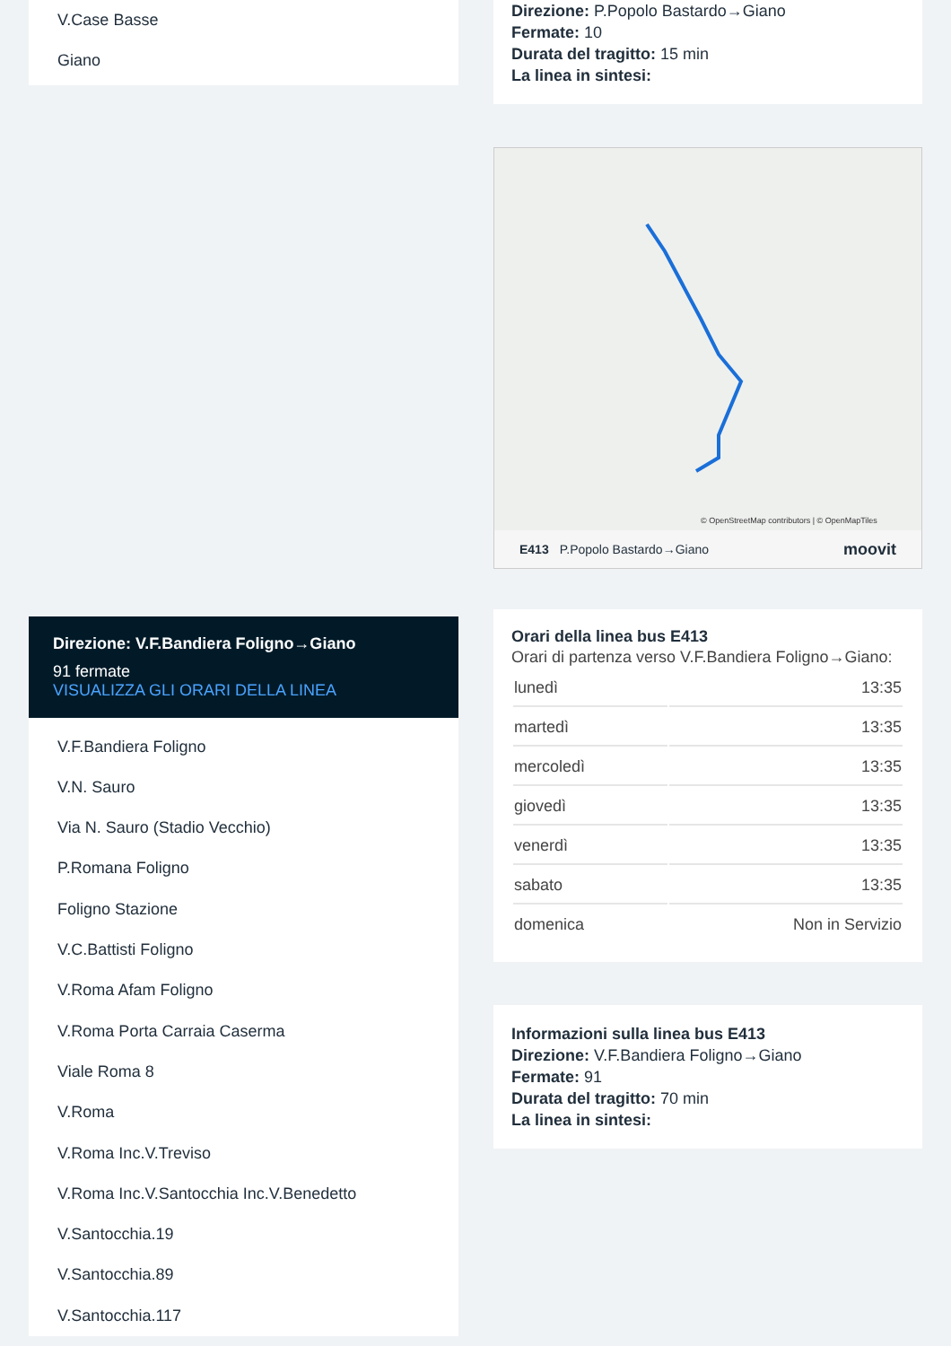V.Case Basse
Giano
Direzione: V.F.Bandiera Foligno→Giano
91 fermate
VISUALIZZA GLI ORARI DELLA LINEA
V.F.Bandiera Foligno
V.N. Sauro
Via N. Sauro (Stadio Vecchio)
P.Romana Foligno
Foligno Stazione
V.C.Battisti Foligno
V.Roma Afam Foligno
V.Roma Porta Carraia Caserma
Viale Roma 8
V.Roma
V.Roma Inc.V.Treviso
V.Roma Inc.V.Santocchia Inc.V.Benedetto
V.Santocchia.19
V.Santocchia.89
V.Santocchia.117
Direzione: P.Popolo Bastardo→Giano
Fermate: 10
Durata del tragitto: 15 min
La linea in sintesi:
© OpenStreetMap contributors | © OpenMapTiles
E413 P.Popolo Bastardo→Giano moovit
Orari della linea bus E413
Orari di partenza verso V.F.Bandiera Foligno→Giano:
| lunedì | 13:35 |
| martedì | 13:35 |
| mercoledì | 13:35 |
| giovedì | 13:35 |
| venerdì | 13:35 |
| sabato | 13:35 |
| domenica | Non in Servizio |
Informazioni sulla linea bus E413
Direzione: V.F.Bandiera Foligno→Giano
Fermate: 91
Durata del tragitto: 70 min
La linea in sintesi: